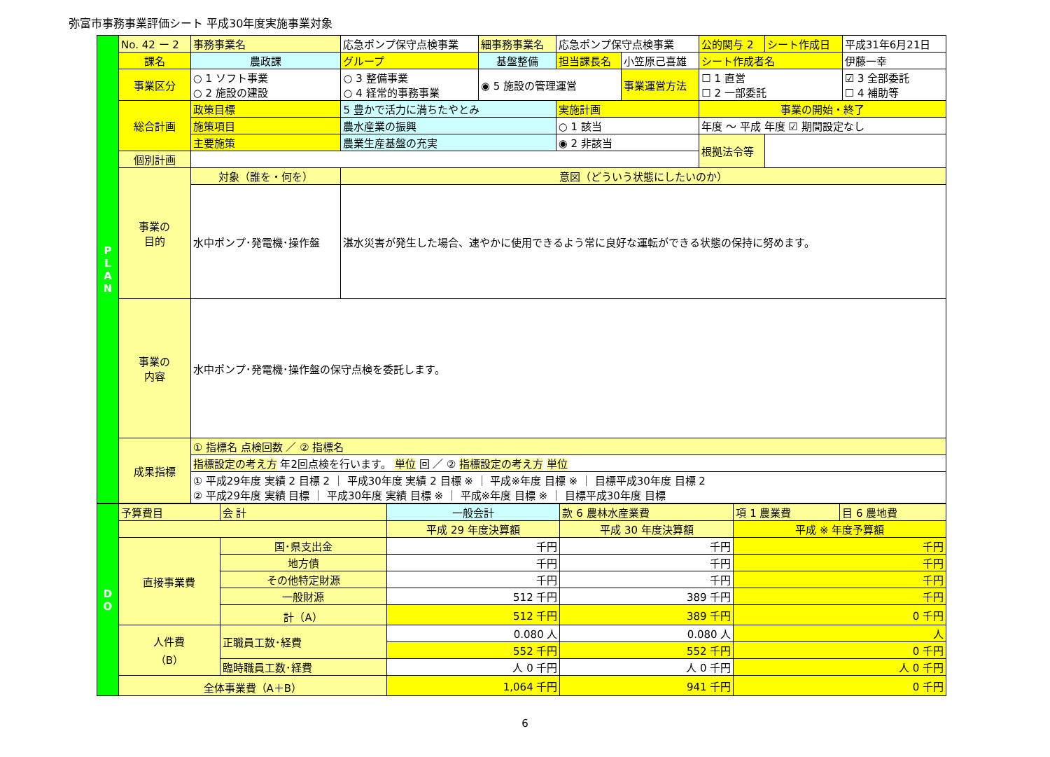弥富市事務事業評価シート 平成30年度実施事業対象
| P L A N | No. 42 ー 2 | 事務事業名 | 応急ポンプ保守点検事業 | | | 細事務事業名 | 応急ポンプ保守点検事業 | | 公的関与 2 | シート作成日 | 平成31年6月21日 |
| | 課名 | 農政課 | | グループ | 基盤整備 | | 担当課長名 | 小笠原己喜雄 | シート作成者名 | | 伊藤一幸 |
| | 事業区分 | ○ 1 ソフト事業 ○ 2 施設の建設 | | ○ 3 整備事業 ○ 4 経常的事務事業 | | ◉ 5 施設の管理運営 | | 事業運営方法 | ☐ 1 直営 ☐ 2 一部委託 | | ☑ 3 全部委託 ☐ 4 補助等 |
| | 総合計画 | 政策目標 | 5 豊かで活力に満ちたやとみ | | | | 実施計画 | | 事業の開始・終了 | | |
| | | 施策項目 | 農水産業の振興 | | | | ○ 1 該当 | | 年度 ～ 平成 年度 ☑ 期間設定なし | | |
| | | 主要施策 | 農業生産基盤の充実 | | | | ◉ 2 非該当 | | 根拠法令等 | | |
| | 個別計画 | | | | | | | | | | |
| | 事業の 目的 | 対象（誰を・何を） | | 意図（どういう状態にしたいのか） | | | | | | | |
| | | 水中ポンプ･発電機･操作盤 | | 湛水災害が発生した場合、速やかに使用できるよう常に良好な運転ができる状態の保持に努めます。 | | | | | | | |
| | 事業の 内容 | 水中ポンプ･発電機･操作盤の保守点検を委託します。 | | | | | | | | | |
| | 成果指標 | ① 指標名 点検回数 ／ ② 指標名 | | | | | | | | | |
| | | 指標設定の考え方 年2回点検を行います。 単位 回 ／ ② 指標設定の考え方 単位 | | | | | | | | | |
| | | ① 平成29年度 実績 2 目標 2 ｜ 平成30年度 実績 2 目標 ※ ｜ 平成※年度 目標 ※ ｜ 目標平成30年度 目標 2 ② 平成29年度 実績 目標 ｜ 平成30年度 実績 目標 ※ ｜ 平成※年度 目標 ※ ｜ 目標平成30年度 目標 | | | | | | | | | |
| D O | 予算費目 | | 会 計 | 一般会計 | 款 6 農林水産業費 | 項 1 農業費 | 目 6 農地費 |
| | | | | 平成 29 年度決算額 | 平成 30 年度決算額 | 平成 ※ 年度予算額 | |
| | 直接事業費 | 国･県支出金 | | 千円 | 千円 | 千円 | |
| | | 地方債 | | 千円 | 千円 | 千円 | |
| | | その他特定財源 | | 千円 | 千円 | 千円 | |
| | | 一般財源 | | 512 千円 | 389 千円 | 千円 | |
| | | 計（A） | | 512 千円 | 389 千円 | 0 千円 | |
| | 人件費 （B） | 正職員工数･経費 | | 0.080 人 | 0.080 人 | 人 | |
| | | | | 552 千円 | 552 千円 | 0 千円 | |
| | | 臨時職員工数･経費 | | 人 0 千円 | 人 0 千円 | 人 0 千円 | |
| | 全体事業費（A＋B） | | | 1,064 千円 | 941 千円 | 0 千円 | |
6